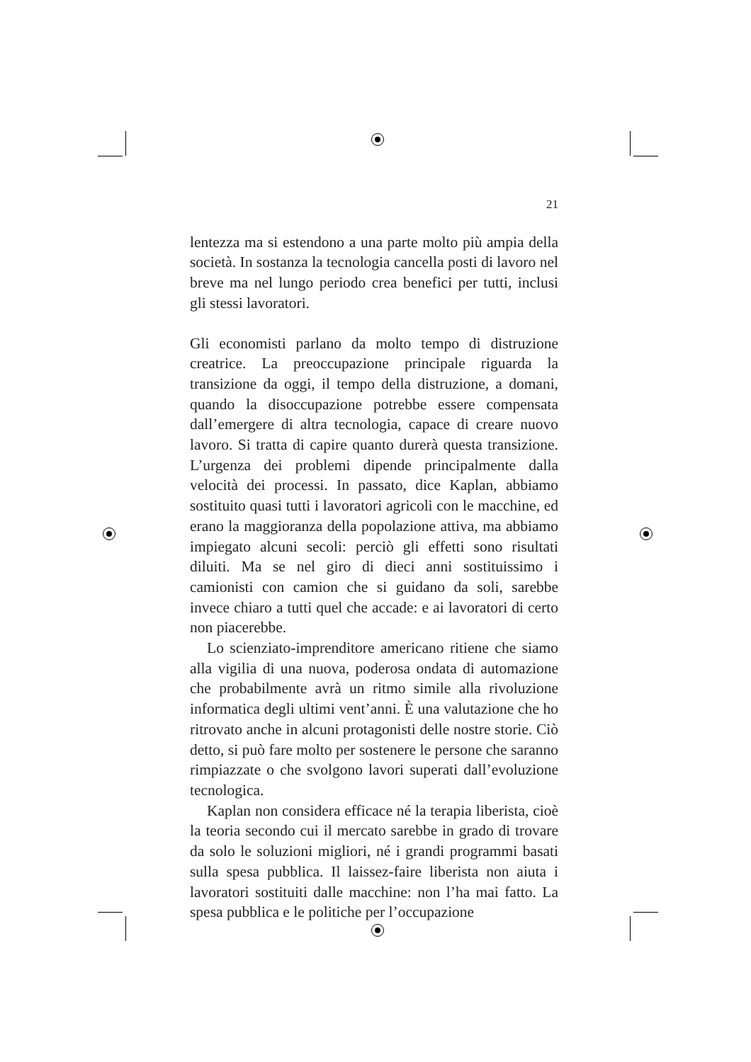21
lentezza ma si estendono a una parte molto più ampia della società. In sostanza la tecnologia cancella posti di lavoro nel breve ma nel lungo periodo crea benefici per tutti, inclusi gli stessi lavoratori.
Gli economisti parlano da molto tempo di distruzione creatrice. La preoccupazione principale riguarda la transizione da oggi, il tempo della distruzione, a domani, quando la disoccupazione potrebbe essere compensata dall’emergere di altra tecnologia, capace di creare nuovo lavoro. Si tratta di capire quanto durerà questa transizione. L’urgenza dei problemi dipende principalmente dalla velocità dei processi. In passato, dice Kaplan, abbiamo sostituito quasi tutti i lavoratori agricoli con le macchine, ed erano la maggioranza della popolazione attiva, ma abbiamo impiegato alcuni secoli: perciò gli effetti sono risultati diluiti. Ma se nel giro di dieci anni sostituissimo i camionisti con camion che si guidano da soli, sarebbe invece chiaro a tutti quel che accade: e ai lavoratori di certo non piacerebbe.
Lo scienziato-imprenditore americano ritiene che siamo alla vigilia di una nuova, poderosa ondata di automazione che probabilmente avrà un ritmo simile alla rivoluzione informatica degli ultimi vent’anni. È una valutazione che ho ritrovato anche in alcuni protagonisti delle nostre storie. Ciò detto, si può fare molto per sostenere le persone che saranno rimpiazzate o che svolgono lavori superati dall’evoluzione tecnologica.
Kaplan non considera efficace né la terapia liberista, cioè la teoria secondo cui il mercato sarebbe in grado di trovare da solo le soluzioni migliori, né i grandi programmi basati sulla spesa pubblica. Il laissez-faire liberista non aiuta i lavoratori sostituiti dalle macchine: non l’ha mai fatto. La spesa pubblica e le politiche per l’occupazione